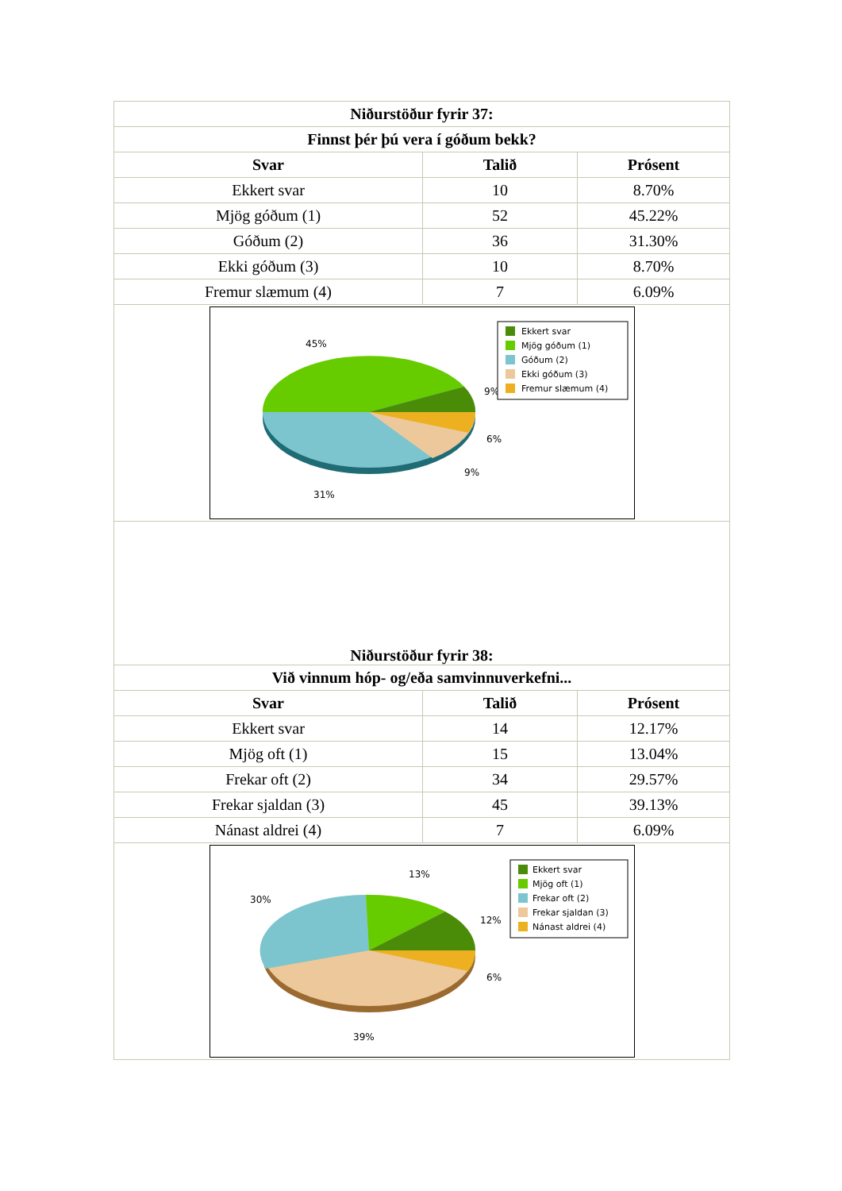| Niðurstöður fyrir 37: | | |
| --- | --- | --- |
| Finnst þér þú vera í góðum bekk? | | |
| Svar | Talið | Prósent |
| Ekkert svar | 10 | 8.70% |
| Mjög góðum (1) | 52 | 45.22% |
| Góðum (2) | 36 | 31.30% |
| Ekki góðum (3) | 10 | 8.70% |
| Fremur slæmum (4) | 7 | 6.09% |
| 45% 9% 6% 9% 31% Ekkert svar Mjög góðum (1) Góðum (2) Ekki góðum (3) Fremur slæmum (4) | | |
| Niðurstöður fyrir 38: | | |
| Við vinnum hóp- og/eða samvinnuverkefni... | | |
| Svar | Talið | Prósent |
| Ekkert svar | 14 | 12.17% |
| Mjög oft (1) | 15 | 13.04% |
| Frekar oft (2) | 34 | 29.57% |
| Frekar sjaldan (3) | 45 | 39.13% |
| Nánast aldrei (4) | 7 | 6.09% |
| 13% 30% 12% 6% 39% Ekkert svar Mjög oft (1) Frekar oft (2) Frekar sjaldan (3) Nánast aldrei (4) | | |